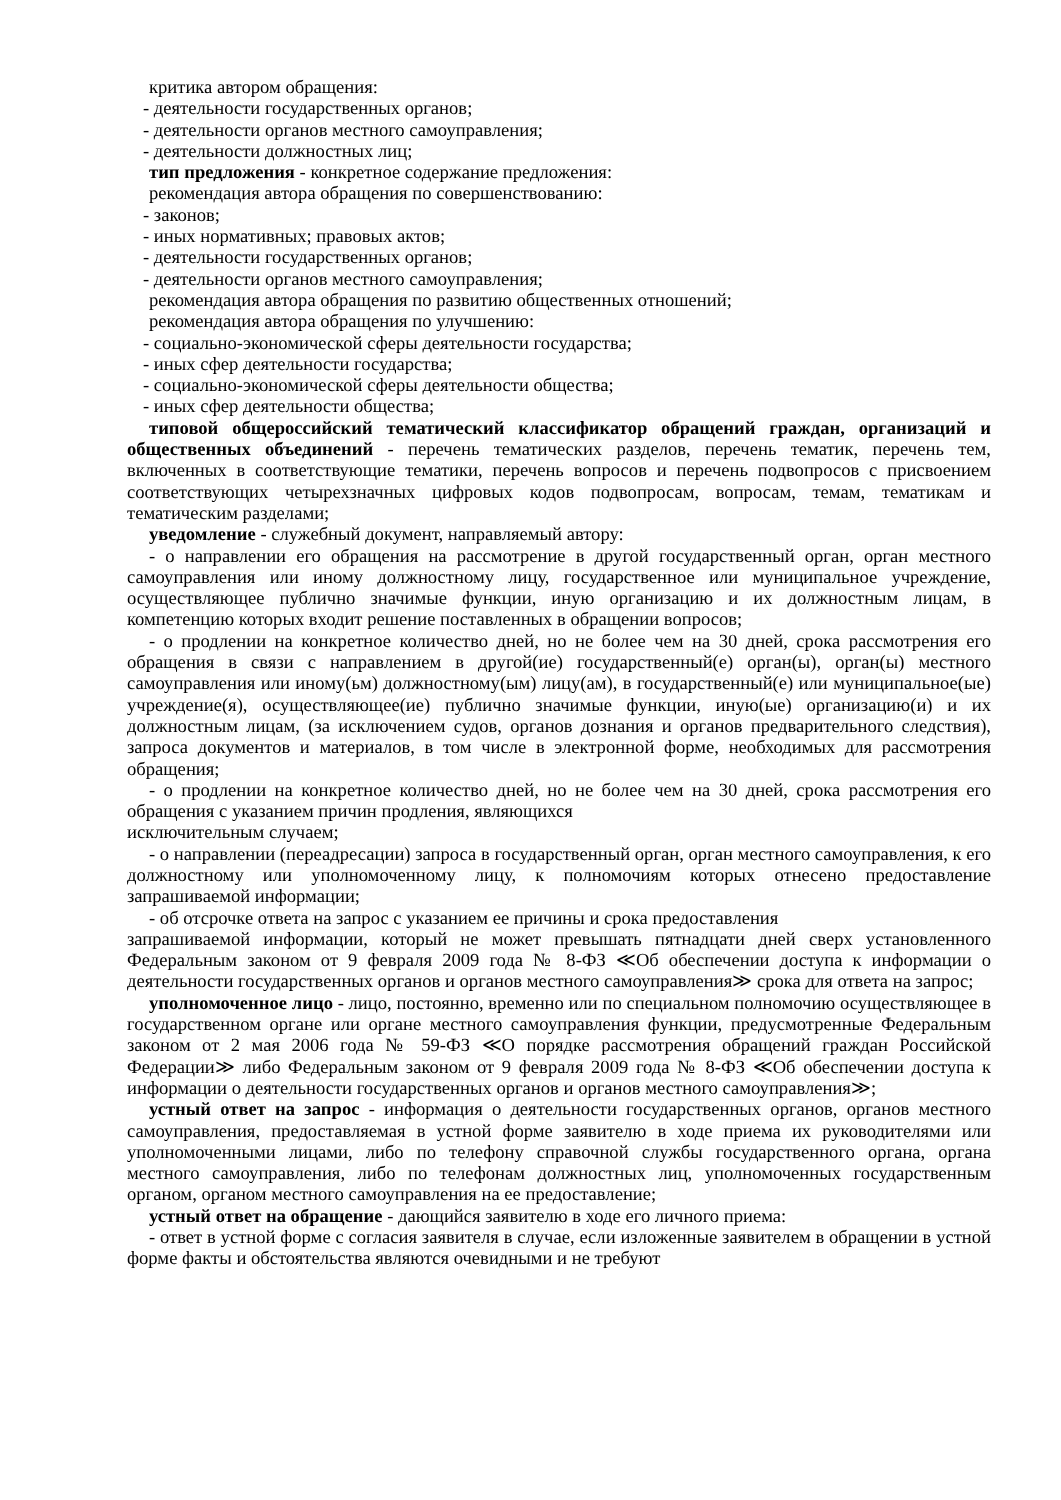критика автором обращения:
- деятельности государственных органов;
- деятельности органов местного самоуправления;
- деятельности должностных лиц;
тип предложения - конкретное содержание предложения:
рекомендация автора обращения по совершенствованию:
- законов;
- иных нормативных; правовых актов;
- деятельности государственных органов;
- деятельности органов местного самоуправления;
рекомендация автора обращения по развитию общественных отношений;
рекомендация автора обращения по улучшению:
- социально-экономической сферы деятельности государства;
- иных сфер деятельности государства;
- социально-экономической сферы деятельности общества;
- иных сфер деятельности общества;
типовой общероссийский тематический классификатор обращений граждан, организаций и общественных объединений - перечень тематических разделов, перечень тематик, перечень тем, включенных в соответствующие тематики, перечень вопросов и перечень подвопросов с присвоением соответствующих четырехзначных цифровых кодов подвопросам, вопросам, темам, тематикам и тематическим разделами;
уведомление - служебный документ, направляемый автору:
- о направлении его обращения на рассмотрение в другой государственный орган, орган местного самоуправления или иному должностному лицу, государственное или муниципальное учреждение, осуществляющее публично значимые функции, иную организацию и их должностным лицам, в компетенцию которых входит решение поставленных в обращении вопросов;
- о продлении на конкретное количество дней, но не более чем на 30 дней, срока рассмотрения его обращения в связи с направлением в другой(ие) государственный(е) орган(ы), орган(ы) местного самоуправления или иному(ьм) должностному(ым) лицу(ам), в государственный(е) или муниципальное(ые) учреждение(я), осуществляющее(ие) публично значимые функции, иную(ые) организацию(и) и их должностным лицам, (за исключением судов, органов дознания и органов предварительного следствия), запроса документов и материалов, в том числе в электронной форме, необходимых для рассмотрения обращения;
- о продлении на конкретное количество дней, но не более чем на 30 дней, срока рассмотрения его обращения с указанием причин продления, являющихся
исключительным случаем;
- о направлении (переадресации) запроса в государственный орган, орган местного самоуправления, к его должностному или уполномоченному лицу, к полномочиям которых отнесено предоставление запрашиваемой информации;
- об отсрочке ответа на запрос с указанием ее причины и срока предоставления
запрашиваемой информации, который не может превышать пятнадцати дней сверх установленного Федеральным законом от 9 февраля 2009 года № 8-ФЗ ≪Об обеспечении доступа к информации о деятельности государственных органов и органов местного самоуправления≫ срока для ответа на запрос;
уполномоченное лицо - лицо, постоянно, временно или по специальном полномочию осуществляющее в государственном органе или органе местного самоуправления функции, предусмотренные Федеральным законом от 2 мая 2006 года № 59-ФЗ ≪О порядке рассмотрения обращений граждан Российской Федерации≫ либо Федеральным законом от 9 февраля 2009 года № 8-ФЗ ≪Об обеспечении доступа к информации о деятельности государственных органов и органов местного самоуправления≫;
устный ответ на запрос - информация о деятельности государственных органов, органов местного самоуправления, предоставляемая в устной форме заявителю в ходе приема их руководителями или уполномоченными лицами, либо по телефону справочной службы государственного органа, органа местного самоуправления, либо по телефонам должностных лиц, уполномоченных государственным органом, органом местного самоуправления на ее предоставление;
устный ответ на обращение - дающийся заявителю в ходе его личного приема:
- ответ в устной форме с согласия заявителя в случае, если изложенные заявителем в обращении в устной форме факты и обстоятельства являются очевидными и не требуют